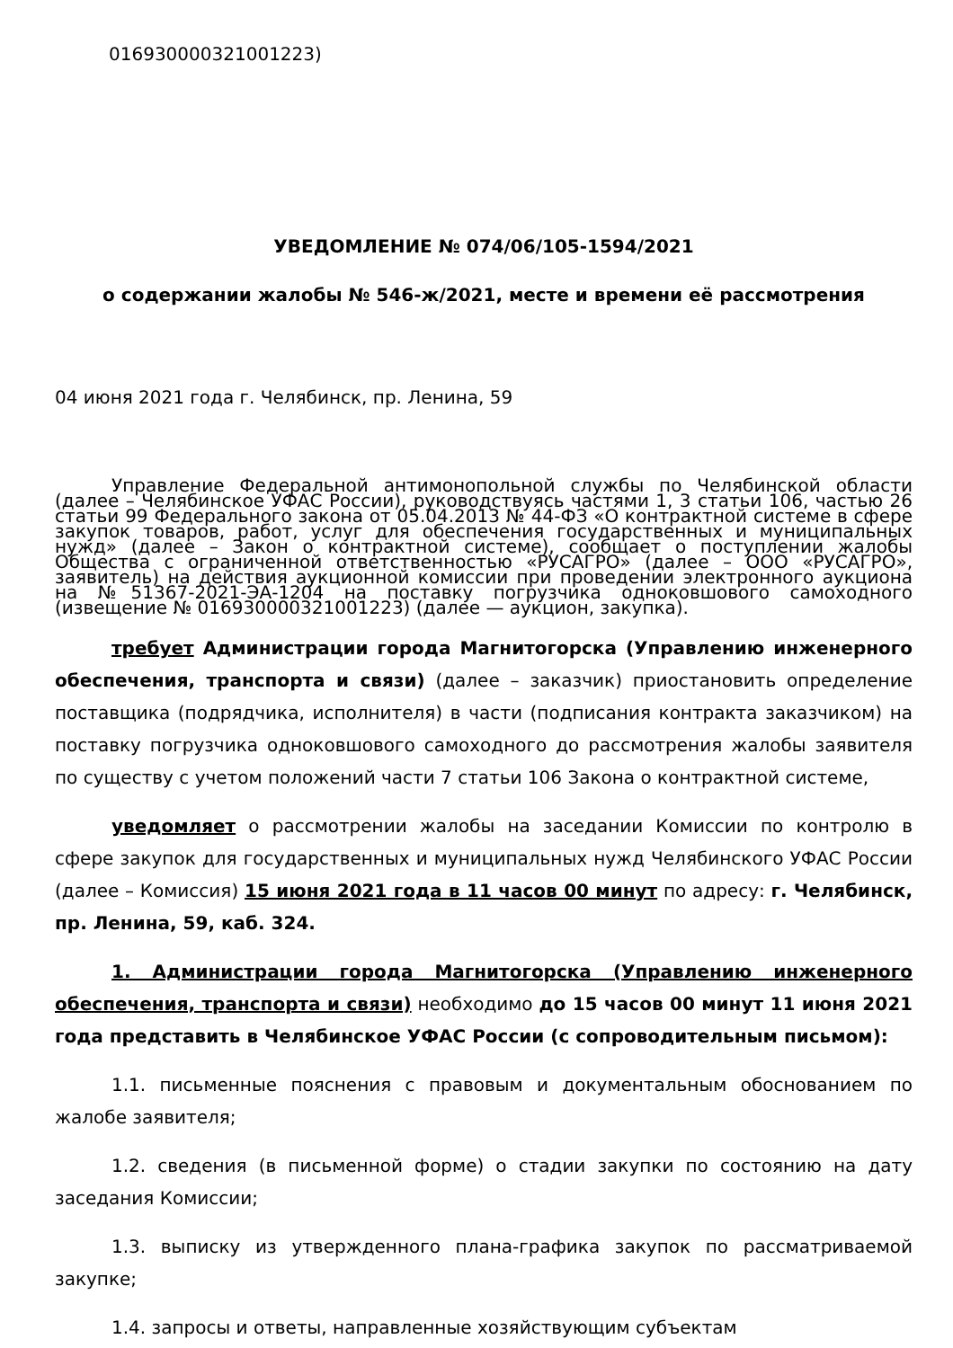016930000321001223)
УВЕДОМЛЕНИЕ № 074/06/105-1594/2021
о содержании жалобы № 546-ж/2021, месте и времени её рассмотрения
04 июня 2021 года г. Челябинск, пр. Ленина, 59
Управление Федеральной антимонопольной службы по Челябинской области (далее – Челябинское УФАС России), руководствуясь частями 1, 3 статьи 106, частью 26 статьи 99 Федерального закона от 05.04.2013 № 44-ФЗ «О контрактной системе в сфере закупок товаров, работ, услуг для обеспечения государственных и муниципальных нужд» (далее – Закон о контрактной системе), сообщает о поступлении жалобы Общества с ограниченной ответственностью «РУСАГРО» (далее – ООО «РУСАГРО», заявитель) на действия аукционной комиссии при проведении электронного аукциона на №51367-2021-ЭА-1204 на поставку погрузчика одноковшового самоходного (извещение № 016930000321001223) (далее — аукцион, закупка).
требует Администрации города Магнитогорска (Управлению инженерного обеспечения, транспорта и связи) (далее – заказчик) приостановить определение поставщика (подрядчика, исполнителя) в части (подписания контракта заказчиком) на поставку погрузчика одноковшового самоходного до рассмотрения жалобы заявителя по существу с учетом положений части 7 статьи 106 Закона о контрактной системе,
уведомляет о рассмотрении жалобы на заседании Комиссии по контролю в сфере закупок для государственных и муниципальных нужд Челябинского УФАС России (далее – Комиссия) 15 июня 2021 года в 11 часов 00 минут по адресу: г. Челябинск, пр. Ленина, 59, каб. 324.
1. Администрации города Магнитогорска (Управлению инженерного обеспечения, транспорта и связи) необходимо до 15 часов 00 минут 11 июня 2021 года представить в Челябинское УФАС России (с сопроводительным письмом):
1.1. письменные пояснения с правовым и документальным обоснованием по жалобе заявителя;
1.2. сведения (в письменной форме) о стадии закупки по состоянию на дату заседания Комиссии;
1.3. выписку из утвержденного плана-графика закупок по рассматриваемой закупке;
1.4. запросы и ответы, направленные хозяйствующим субъектам